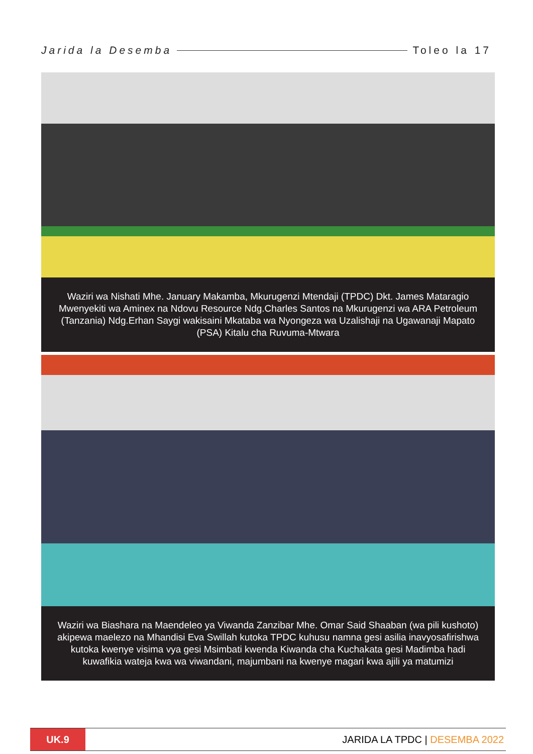Jarida la Desemba Toleo la 17
Waziri wa Nishati Mhe. January Makamba, Mkurugenzi Mtendaji (TPDC) Dkt. James Mataragio Mwenyekiti wa Aminex na Ndovu Resource Ndg.Charles Santos na Mkurugenzi wa ARA Petroleum (Tanzania) Ndg.Erhan Saygi wakisaini Mkataba wa Nyongeza wa Uzalishaji na Ugawanaji Mapato (PSA) Kitalu cha Ruvuma-Mtwara
Waziri wa Biashara na Maendeleo ya Viwanda Zanzibar Mhe. Omar Said Shaaban (wa pili kushoto) akipewa maelezo na Mhandisi Eva Swillah kutoka TPDC kuhusu namna gesi asilia inavyosafirishwa kutoka kwenye visima vya gesi Msimbati kwenda Kiwanda cha Kuchakata gesi Madimba hadi kuwafikia wateja kwa wa viwandani, majumbani na kwenye magari kwa ajili ya matumizi
UK.9
JARIDA LA TPDC | DESEMBA 2022